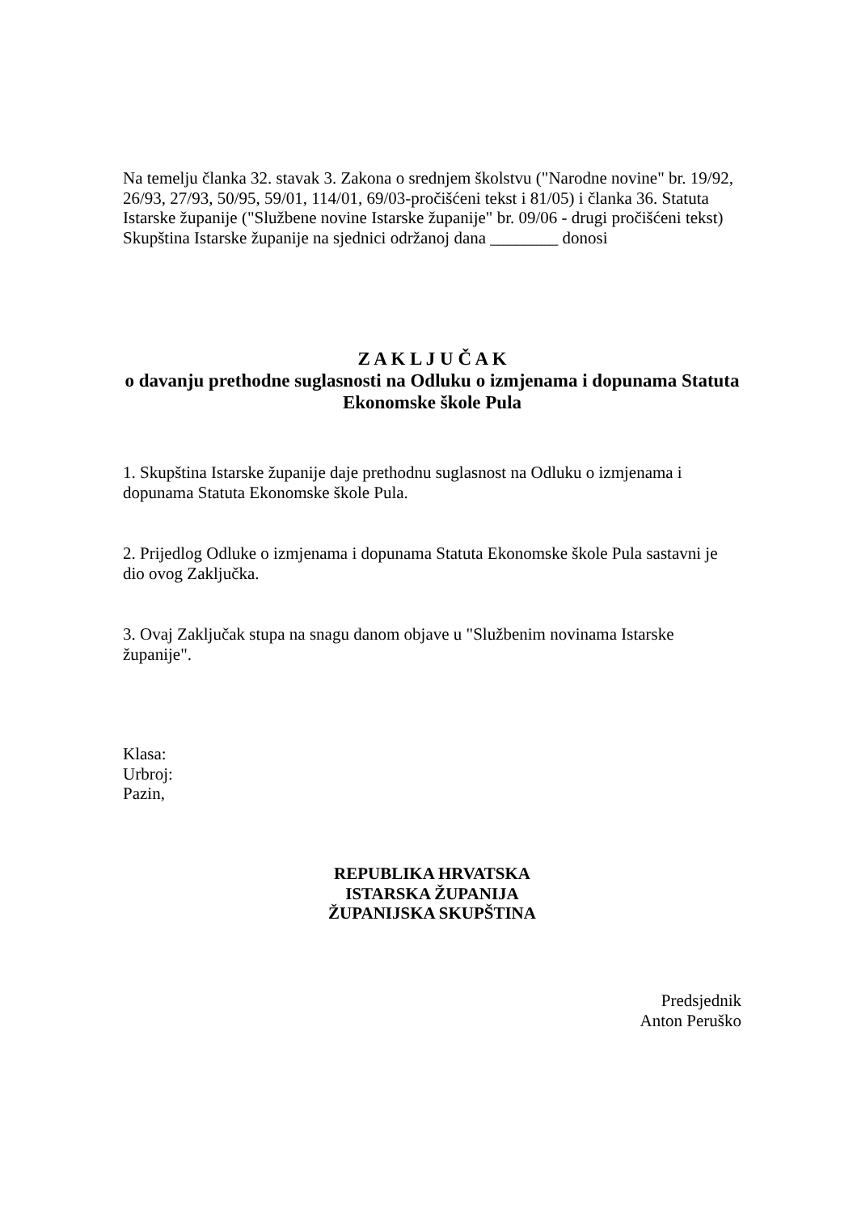Na temelju članka 32. stavak 3. Zakona o srednjem školstvu ("Narodne novine" br. 19/92, 26/93, 27/93, 50/95, 59/01, 114/01, 69/03-pročišćeni tekst i 81/05) i članka 36. Statuta Istarske županije ("Službene novine Istarske županije" br. 09/06 - drugi pročišćeni tekst) Skupština Istarske županije na sjednici održanoj dana ________ donosi
Z A K L J U Č A K
o davanju prethodne suglasnosti na Odluku o izmjenama i dopunama Statuta Ekonomske škole Pula
1. Skupština Istarske županije daje prethodnu suglasnost na Odluku o izmjenama i dopunama Statuta Ekonomske škole Pula.
2. Prijedlog Odluke o izmjenama i dopunama Statuta Ekonomske škole Pula sastavni je dio ovog Zaključka.
3. Ovaj Zaključak stupa na snagu danom objave u "Službenim novinama Istarske županije".
Klasa:
Urbroj:
Pazin,
REPUBLIKA HRVATSKA
ISTARSKA ŽUPANIJA
ŽUPANIJSKA SKUPŠTINA
Predsjednik
Anton Peruško